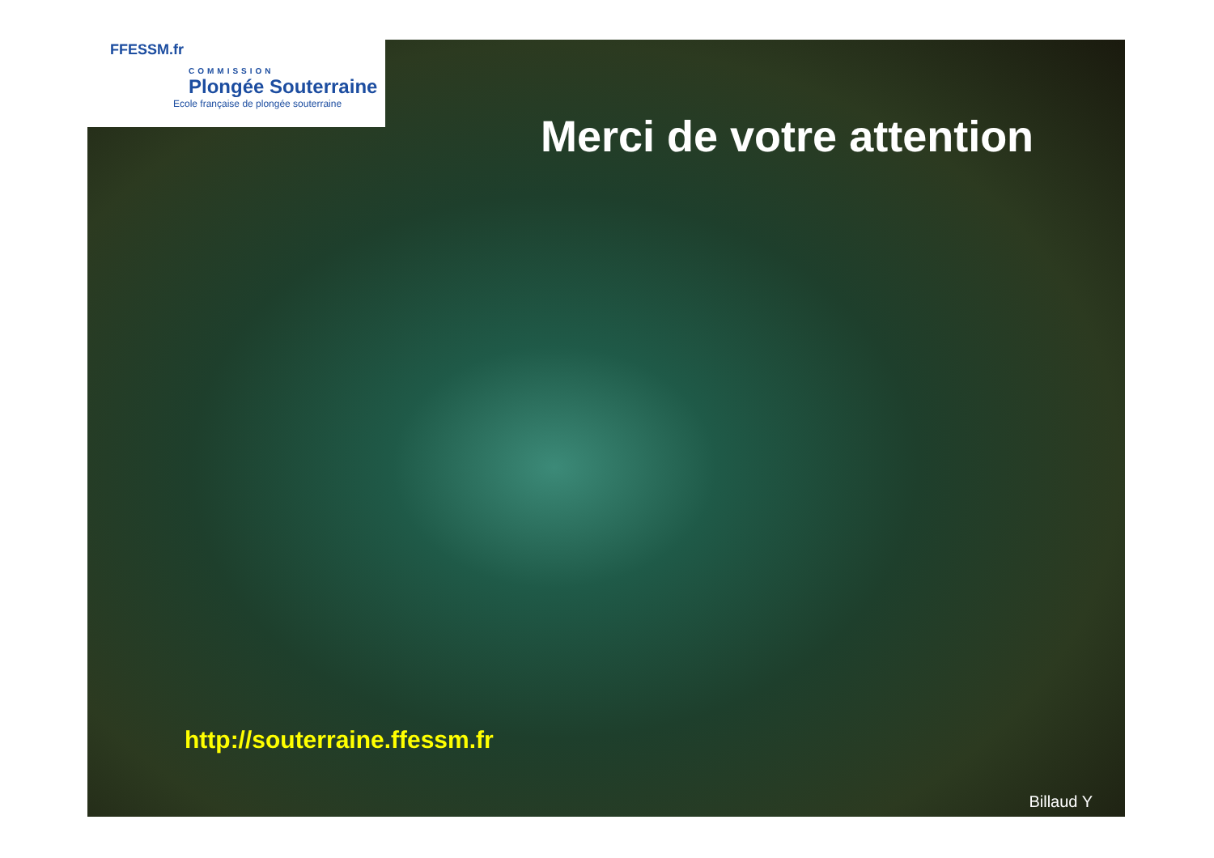FFESSM.fr
COMMISSION
Plongée Souterraine
Ecole française de plongée souterraine
Merci de votre attention
http://souterraine.ffessm.fr
Billaud Y